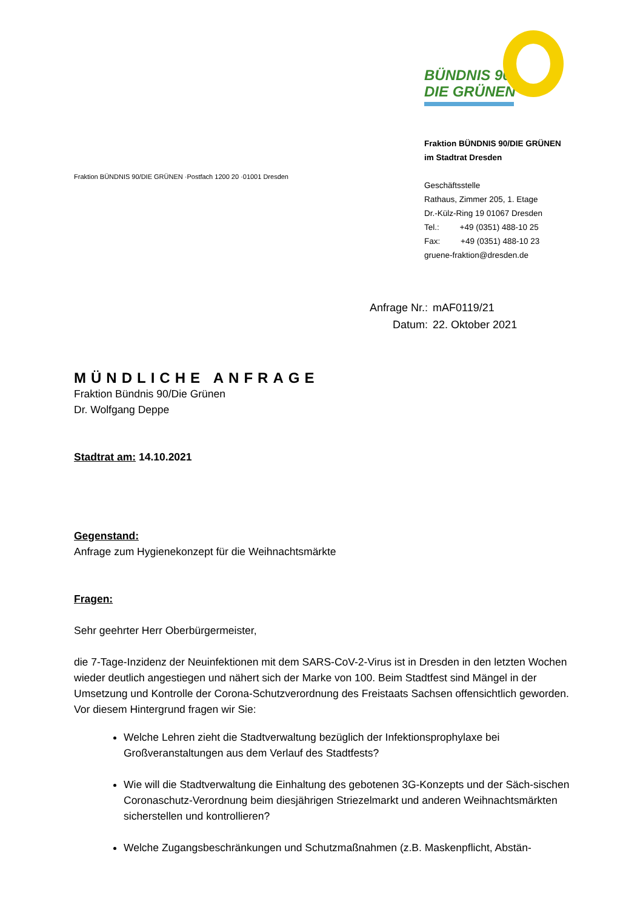BÜNDNIS 90
DIE GRÜNEN
Fraktion BÜNDNIS 90/DIE GRÜNEN ·Postfach 1200 20 ·01001 Dresden
Fraktion BÜNDNIS 90/DIE GRÜNEN
im Stadtrat Dresden
Geschäftsstelle
Rathaus, Zimmer 205, 1. Etage
Dr.-Külz-Ring 19 01067 Dresden
Tel.: +49 (0351) 488-10 25
Fax: +49 (0351) 488-10 23
gruene-fraktion@dresden.de
| Anfrage Nr.: | mAF0119/21 |
| Datum: | 22. Oktober 2021 |
MÜNDLICHE ANFRAGE
Fraktion Bündnis 90/Die Grünen
Dr. Wolfgang Deppe
Stadtrat am: 14.10.2021
Gegenstand:
Anfrage zum Hygienekonzept für die Weihnachtsmärkte
Fragen:
Sehr geehrter Herr Oberbürgermeister,
die 7-Tage-Inzidenz der Neuinfektionen mit dem SARS-CoV-2-Virus ist in Dresden in den letzten Wochen wieder deutlich angestiegen und nähert sich der Marke von 100. Beim Stadtfest sind Mängel in der Umsetzung und Kontrolle der Corona-Schutzverordnung des Freistaats Sachsen offensichtlich geworden. Vor diesem Hintergrund fragen wir Sie:
Welche Lehren zieht die Stadtverwaltung bezüglich der Infektionsprophylaxe bei Großveranstaltungen aus dem Verlauf des Stadtfests?
Wie will die Stadtverwaltung die Einhaltung des gebotenen 3G-Konzepts und der Säch-sischen Coronaschutz-Verordnung beim diesjährigen Striezelmarkt und anderen Weihnachtsmärkten sicherstellen und kontrollieren?
Welche Zugangsbeschränkungen und Schutzmaßnahmen (z.B. Maskenpflicht, Abstän-